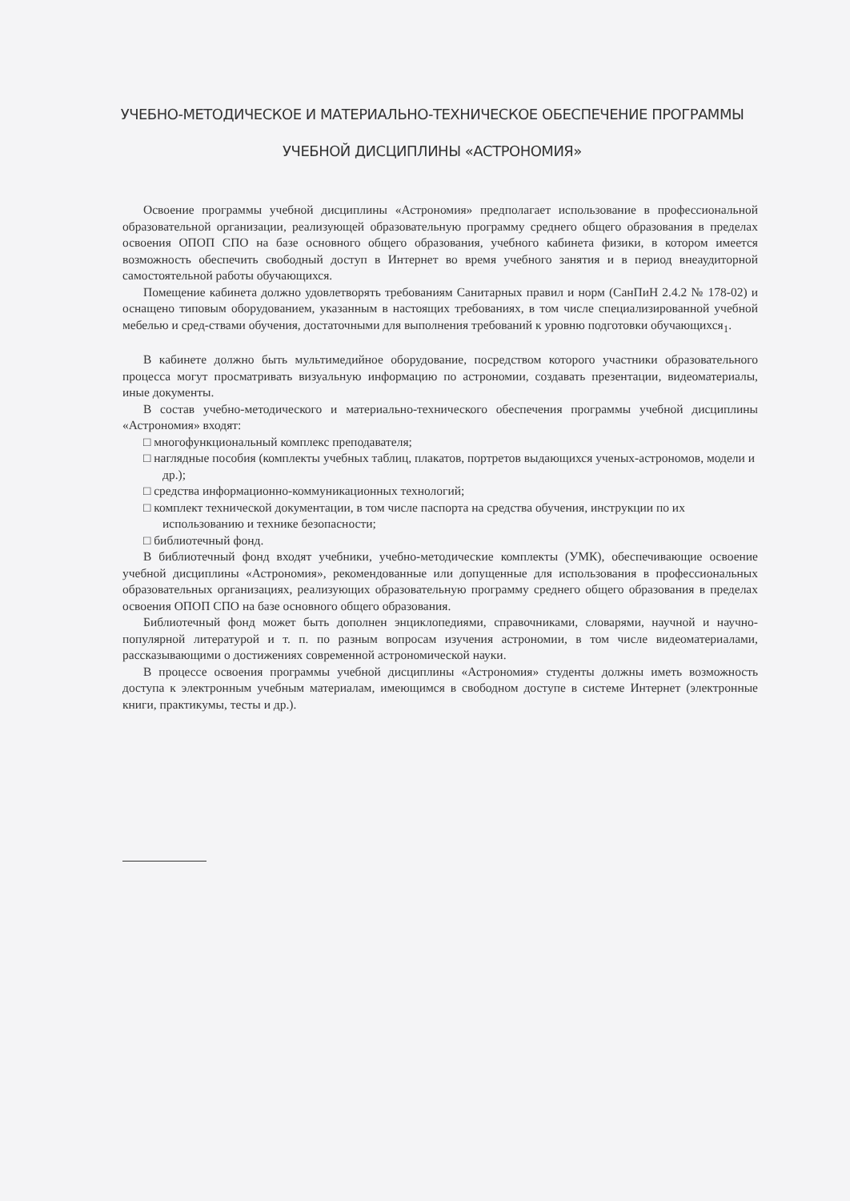УЧЕБНО-МЕТОДИЧЕСКОЕ И МАТЕРИАЛЬНО-ТЕХНИЧЕСКОЕ ОБЕСПЕЧЕНИЕ ПРОГРАММЫ
УЧЕБНОЙ ДИСЦИПЛИНЫ «АСТРОНОМИЯ»
Освоение программы учебной дисциплины «Астрономия» предполагает использование в профессиональной образовательной организации, реализующей образовательную программу среднего общего образования в пределах освоения ОПОП СПО на базе основного общего образования, учебного кабинета физики, в котором имеется возможность обеспечить свободный доступ в Интернет во время учебного занятия и в период внеаудиторной самостоятельной работы обучающихся.
Помещение кабинета должно удовлетворять требованиям Санитарных правил и норм (СанПиН 2.4.2 № 178-02) и оснащено типовым оборудованием, указанным в настоящих требованиях, в том числе специализированной учебной мебелью и сред-ствами обучения, достаточными для выполнения требований к уровню подготовки обучающихся<sub>1</sub>.
В кабинете должно быть мультимедийное оборудование, посредством которого участники образовательного процесса могут просматривать визуальную информацию по астрономии, создавать презентации, видеоматериалы, иные документы.
В состав учебно-методического и материально-технического обеспечения программы учебной дисциплины «Астрономия» входят:
□ многофункциональный комплекс преподавателя;
□ наглядные пособия (комплекты учебных таблиц, плакатов, портретов выдающихся ученых-астрономов, модели и др.);
□ средства информационно-коммуникационных технологий;
□ комплект технической документации, в том числе паспорта на средства обучения, инструкции по их использованию и технике безопасности;
□ библиотечный фонд.
В библиотечный фонд входят учебники, учебно-методические комплекты (УМК), обеспечивающие освоение учебной дисциплины «Астрономия», рекомендованные или допущенные для использования в профессиональных образовательных организациях, реализующих образовательную программу среднего общего образования в пределах освоения ОПОП СПО на базе основного общего образования.
Библиотечный фонд может быть дополнен энциклопедиями, справочниками, словарями, научной и научно-популярной литературой и т. п. по разным вопросам изучения астрономии, в том числе видеоматериалами, рассказывающими о достижениях современной астрономической науки.
В процессе освоения программы учебной дисциплины «Астрономия» студенты должны иметь возможность доступа к электронным учебным материалам, имеющимся в свободном доступе в системе Интернет (электронные книги, практикумы, тесты и др.).